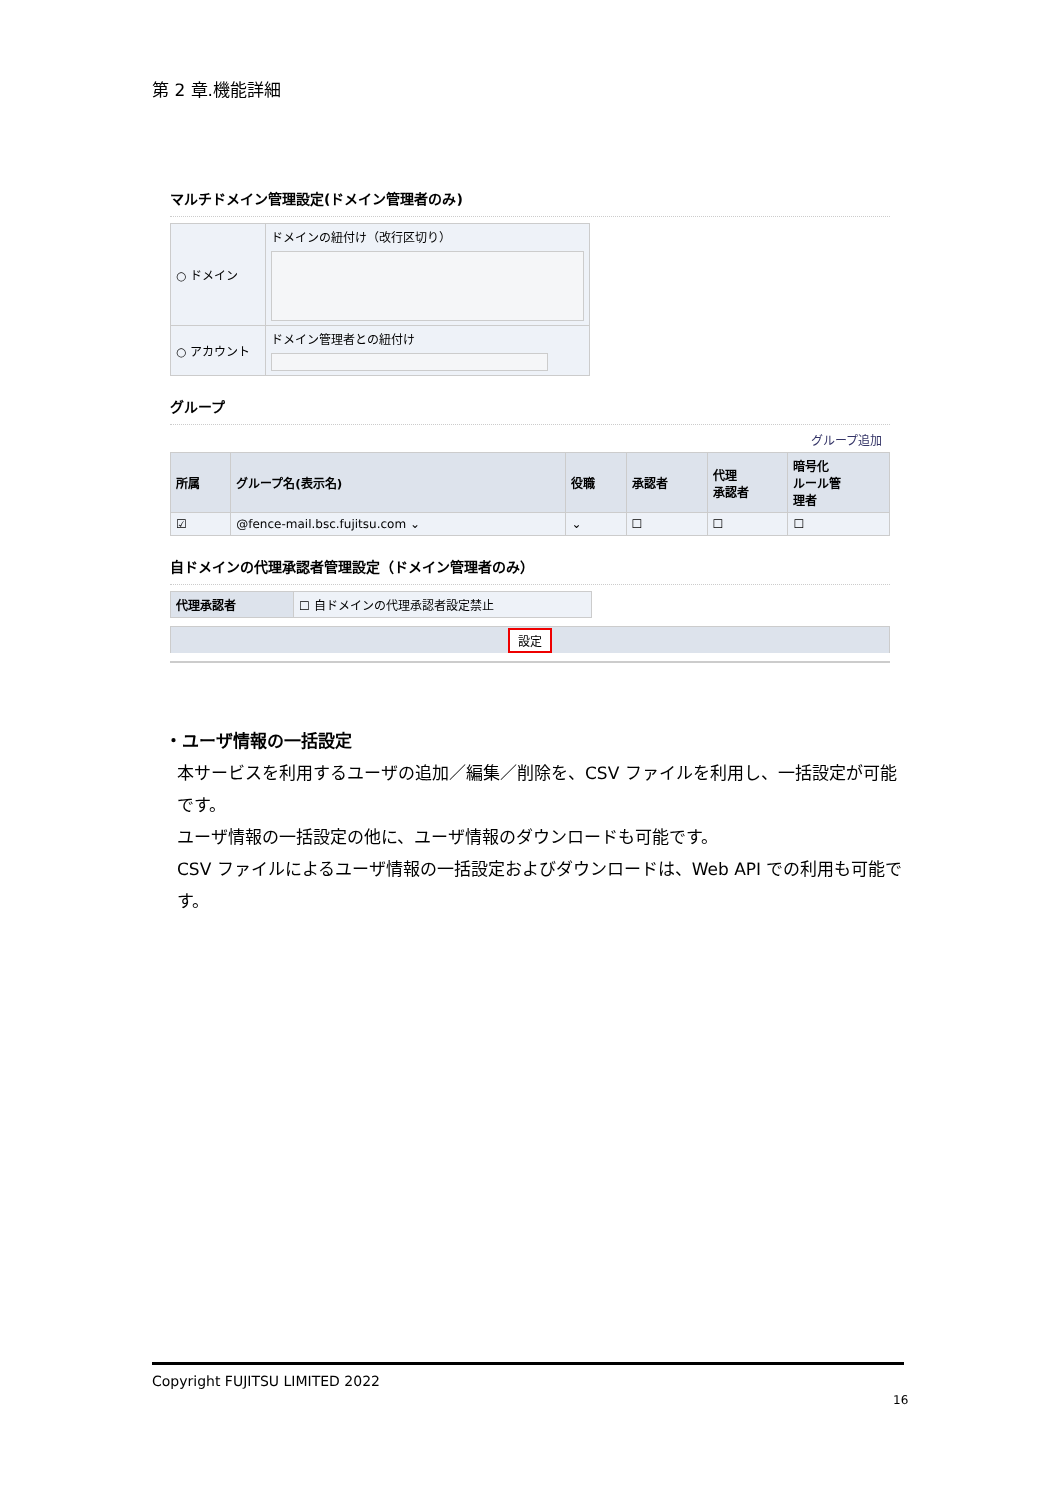第 2 章.機能詳細
マルチドメイン管理設定(ドメイン管理者のみ)
| ○ ドメイン | ドメインの紐付け（改行区切り） |
| ○ アカウント | ドメイン管理者との紐付け |
グループ
グループ追加
| 所属 | グループ名(表示名) | 役職 | 承認者 | 代理 承認者 | 暗号化 ルール管 理者 |
| --- | --- | --- | --- | --- | --- |
| ☑ | @fence-mail.bsc.fujitsu.com ⌄ | ⌄ | ☐ | ☐ | ☐ |
自ドメインの代理承認者管理設定（ドメイン管理者のみ）
| 代理承認者 | ☐ 自ドメインの代理承認者設定禁止 |
設定
・ユーザ情報の一括設定
本サービスを利用するユーザの追加／編集／削除を、CSV ファイルを利用し、一括設定が可能です。
ユーザ情報の一括設定の他に、ユーザ情報のダウンロードも可能です。
CSV ファイルによるユーザ情報の一括設定およびダウンロードは、Web API での利用も可能です。
Copyright FUJITSU LIMITED 2022
16